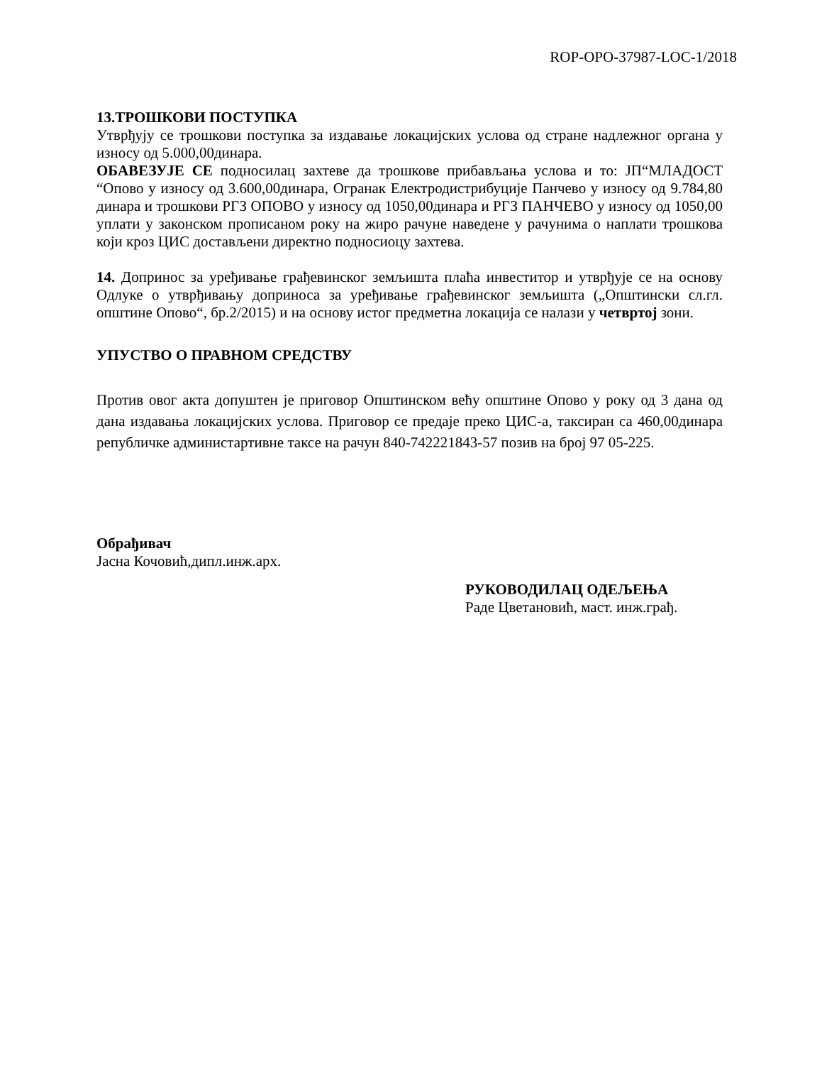ROP-OPO-37987-LOC-1/2018
13.ТРОШКОВИ ПОСТУПКА
Утврђују се трошкови поступка за издавање локацијских услова од стране надлежног органа у износу од 5.000,00динара.
ОБАВЕЗУЈЕ СЕ подносилац захтеве да трошкове прибављања услова и то: ЈП“МЛАДОСТ “Опово у износу од 3.600,00динара, Огранак Електродистрибуције Панчево у износу од 9.784,80 динара и трошкови РГЗ ОПОВО у износу од 1050,00динара и РГЗ ПАНЧЕВО у износу од 1050,00 уплати у законском прописаном року на жиро рачуне наведене у рачунима о наплати трошкова који кроз ЦИС достављени директно подносиоцу захтева.
14. Допринос за уређивање грађевинског земљишта плаћа инвеститор и утврђује се на основу Одлуке о утврђивању доприноса за уређивање грађевинског земљишта („Општински сл.гл. општине Опово“, бр.2/2015) и на основу истог предметна локација се налази у четвртој зони.
УПУСТВО О ПРАВНОМ СРЕДСТВУ
Против овог акта допуштен је приговор Општинском већу општине Опово у року од 3 дана од дана издавања локацијских услова. Приговор се предаје преко ЦИС-а, таксиран са 460,00динара републичке администартивне таксе на рачун 840-742221843-57 позив на број 97 05-225.
Обрађивач
Јасна Кочовић,дипл.инж.арх.
РУКОВОДИЛАЦ ОДЕЉЕЊА
Раде Цветановић, маст. инж.грађ.